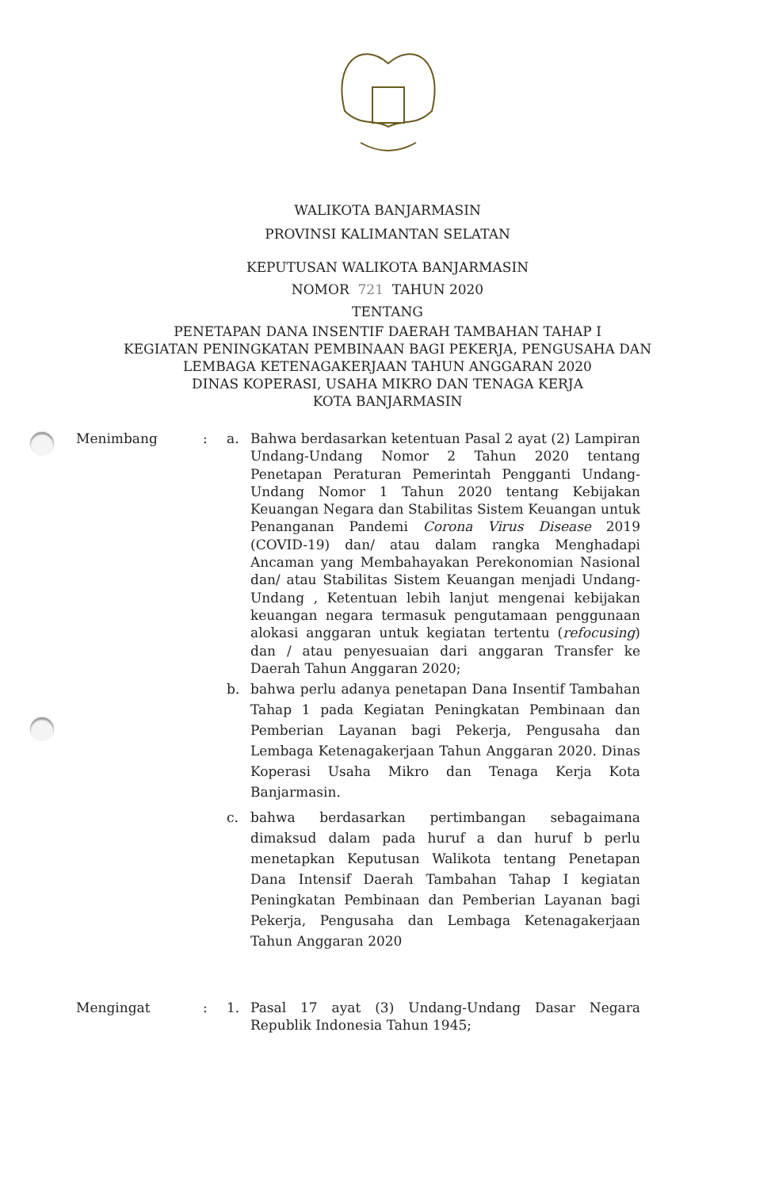WALIKOTA BANJARMASIN
PROVINSI KALIMANTAN SELATAN
KEPUTUSAN WALIKOTA BANJARMASIN
NOMOR 721 TAHUN 2020
TENTANG
PENETAPAN DANA INSENTIF DAERAH TAMBAHAN TAHAP I
KEGIATAN PENINGKATAN PEMBINAAN BAGI PEKERJA, PENGUSAHA DAN
LEMBAGA KETENAGAKERJAAN TAHUN ANGGARAN 2020
DINAS KOPERASI, USAHA MIKRO DAN TENAGA KERJA
KOTA BANJARMASIN
Menimbang : a. Bahwa berdasarkan ketentuan Pasal 2 ayat (2) Lampiran Undang-Undang Nomor 2 Tahun 2020 tentang Penetapan Peraturan Pemerintah Pengganti Undang-Undang Nomor 1 Tahun 2020 tentang Kebijakan Keuangan Negara dan Stabilitas Sistem Keuangan untuk Penanganan Pandemi Corona Virus Disease 2019 (COVID-19) dan/ atau dalam rangka Menghadapi Ancaman yang Membahayakan Perekonomian Nasional dan/ atau Stabilitas Sistem Keuangan menjadi Undang-Undang , Ketentuan lebih lanjut mengenai kebijakan keuangan negara termasuk pengutamaan penggunaan alokasi anggaran untuk kegiatan tertentu (refocusing) dan / atau penyesuaian dari anggaran Transfer ke Daerah Tahun Anggaran 2020;
b. bahwa perlu adanya penetapan Dana Insentif Tambahan Tahap 1 pada Kegiatan Peningkatan Pembinaan dan Pemberian Layanan bagi Pekerja, Pengusaha dan Lembaga Ketenagakerjaan Tahun Anggaran 2020. Dinas Koperasi Usaha Mikro dan Tenaga Kerja Kota Banjarmasin.
c. bahwa berdasarkan pertimbangan sebagaimana dimaksud dalam pada huruf a dan huruf b perlu menetapkan Keputusan Walikota tentang Penetapan Dana Intensif Daerah Tambahan Tahap I kegiatan Peningkatan Pembinaan dan Pemberian Layanan bagi Pekerja, Pengusaha dan Lembaga Ketenagakerjaan Tahun Anggaran 2020
Mengingat : 1. Pasal 17 ayat (3) Undang-Undang Dasar Negara Republik Indonesia Tahun 1945;